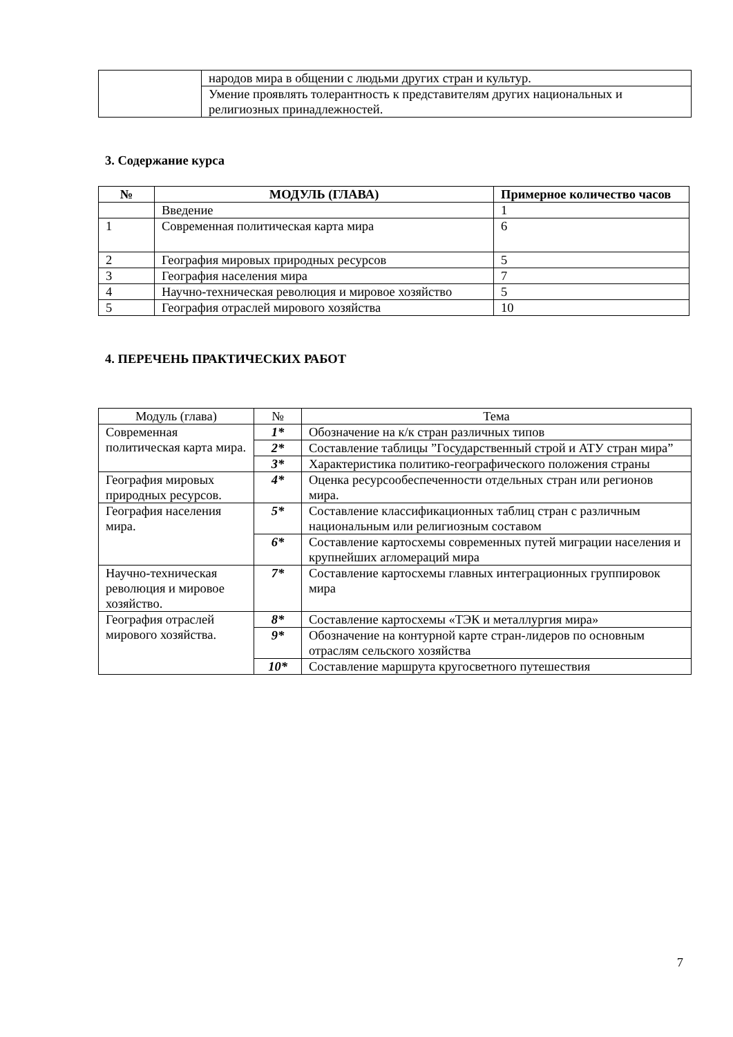| | народов мира в общении с людьми других стран и культур. |
| | Умение проявлять толерантность к представителям других национальных и религиозных принадлежностей. |
3. Содержание курса
| № | МОДУЛЬ (ГЛАВА) | Примерное количество часов |
| --- | --- | --- |
| | Введение | 1 |
| 1 | Современная политическая карта мира | 6 |
| 2 | География мировых природных ресурсов | 5 |
| 3 | География населения мира | 7 |
| 4 | Научно-техническая революция и мировое хозяйство | 5 |
| 5 | География отраслей мирового хозяйства | 10 |
4. ПЕРЕЧЕНЬ ПРАКТИЧЕСКИХ РАБОТ
| Модуль (глава) | № | Тема |
| Современная политическая карта мира. | 1* | Обозначение на к/к стран различных типов |
| | 2* | Составление таблицы ”Государственный строй и АТУ стран мира” |
| | 3* | Характеристика политико-географического положения страны |
| География мировых природных ресурсов. | 4* | Оценка ресурсообеспеченности отдельных стран или регионов мира. |
| География населения мира. | 5* | Составление классификационных таблиц стран с различным национальным или религиозным составом |
| | 6* | Составление картосхемы современных путей миграции населения и крупнейших агломераций мира |
| Научно-техническая революция и мировое хозяйство. | 7* | Составление картосхемы главных интеграционных группировок мира |
| География отраслей мирового хозяйства. | 8* | Составление картосхемы «ТЭК и металлургия мира» |
| | 9* | Обозначение на контурной карте стран-лидеров по основным отраслям сельского хозяйства |
| | 10* | Составление маршрута кругосветного путешествия |
7